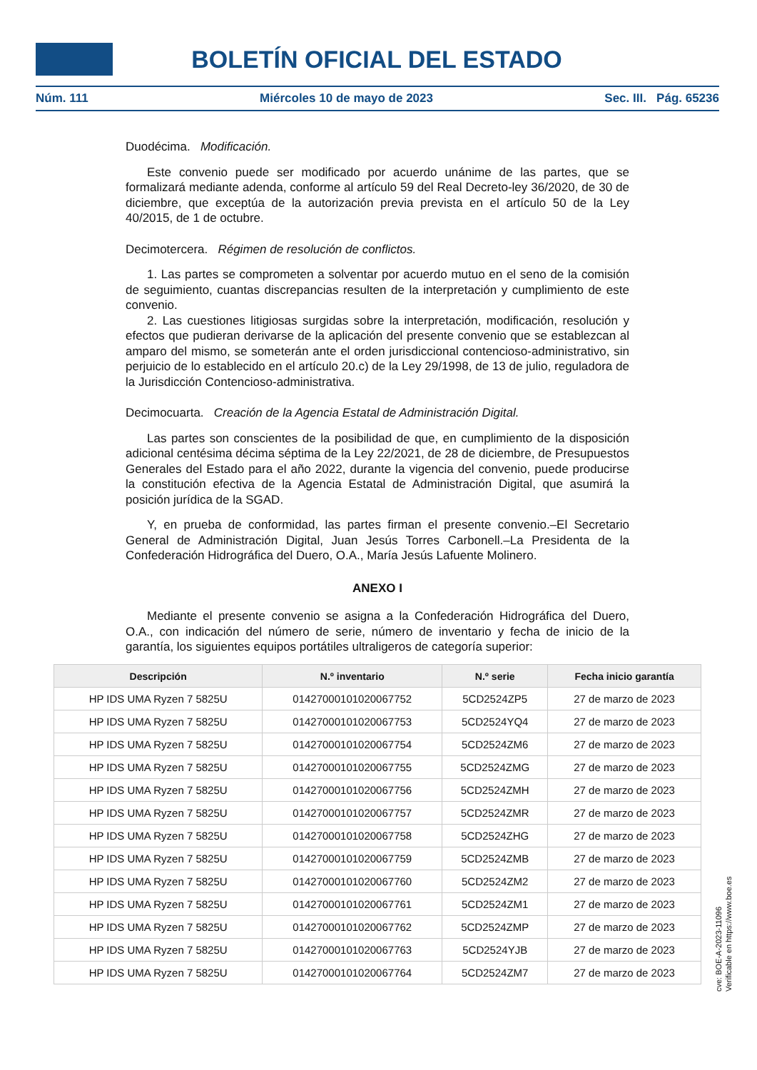BOLETÍN OFICIAL DEL ESTADO
Núm. 111 Miércoles 10 de mayo de 2023 Sec. III. Pág. 65236
Duodécima. Modificación.
Este convenio puede ser modificado por acuerdo unánime de las partes, que se formalizará mediante adenda, conforme al artículo 59 del Real Decreto-ley 36/2020, de 30 de diciembre, que exceptúa de la autorización previa prevista en el artículo 50 de la Ley 40/2015, de 1 de octubre.
Decimotercera. Régimen de resolución de conflictos.
1. Las partes se comprometen a solventar por acuerdo mutuo en el seno de la comisión de seguimiento, cuantas discrepancias resulten de la interpretación y cumplimiento de este convenio.
2. Las cuestiones litigiosas surgidas sobre la interpretación, modificación, resolución y efectos que pudieran derivarse de la aplicación del presente convenio que se establezcan al amparo del mismo, se someterán ante el orden jurisdiccional contencioso-administrativo, sin perjuicio de lo establecido en el artículo 20.c) de la Ley 29/1998, de 13 de julio, reguladora de la Jurisdicción Contencioso-administrativa.
Decimocuarta. Creación de la Agencia Estatal de Administración Digital.
Las partes son conscientes de la posibilidad de que, en cumplimiento de la disposición adicional centésima décima séptima de la Ley 22/2021, de 28 de diciembre, de Presupuestos Generales del Estado para el año 2022, durante la vigencia del convenio, puede producirse la constitución efectiva de la Agencia Estatal de Administración Digital, que asumirá la posición jurídica de la SGAD.
Y, en prueba de conformidad, las partes firman el presente convenio.–El Secretario General de Administración Digital, Juan Jesús Torres Carbonell.–La Presidenta de la Confederación Hidrográfica del Duero, O.A., María Jesús Lafuente Molinero.
ANEXO I
Mediante el presente convenio se asigna a la Confederación Hidrográfica del Duero, O.A., con indicación del número de serie, número de inventario y fecha de inicio de la garantía, los siguientes equipos portátiles ultraligeros de categoría superior:
| Descripción | N.º inventario | N.º serie | Fecha inicio garantía |
| --- | --- | --- | --- |
| HP IDS UMA Ryzen 7 5825U | 01427000101020067752 | 5CD2524ZP5 | 27 de marzo de 2023 |
| HP IDS UMA Ryzen 7 5825U | 01427000101020067753 | 5CD2524YQ4 | 27 de marzo de 2023 |
| HP IDS UMA Ryzen 7 5825U | 01427000101020067754 | 5CD2524ZM6 | 27 de marzo de 2023 |
| HP IDS UMA Ryzen 7 5825U | 01427000101020067755 | 5CD2524ZMG | 27 de marzo de 2023 |
| HP IDS UMA Ryzen 7 5825U | 01427000101020067756 | 5CD2524ZMH | 27 de marzo de 2023 |
| HP IDS UMA Ryzen 7 5825U | 01427000101020067757 | 5CD2524ZMR | 27 de marzo de 2023 |
| HP IDS UMA Ryzen 7 5825U | 01427000101020067758 | 5CD2524ZHG | 27 de marzo de 2023 |
| HP IDS UMA Ryzen 7 5825U | 01427000101020067759 | 5CD2524ZMB | 27 de marzo de 2023 |
| HP IDS UMA Ryzen 7 5825U | 01427000101020067760 | 5CD2524ZM2 | 27 de marzo de 2023 |
| HP IDS UMA Ryzen 7 5825U | 01427000101020067761 | 5CD2524ZM1 | 27 de marzo de 2023 |
| HP IDS UMA Ryzen 7 5825U | 01427000101020067762 | 5CD2524ZMP | 27 de marzo de 2023 |
| HP IDS UMA Ryzen 7 5825U | 01427000101020067763 | 5CD2524YJB | 27 de marzo de 2023 |
| HP IDS UMA Ryzen 7 5825U | 01427000101020067764 | 5CD2524ZM7 | 27 de marzo de 2023 |
cve: BOE-A-2023-11096
Verificable en https://www.boe.es